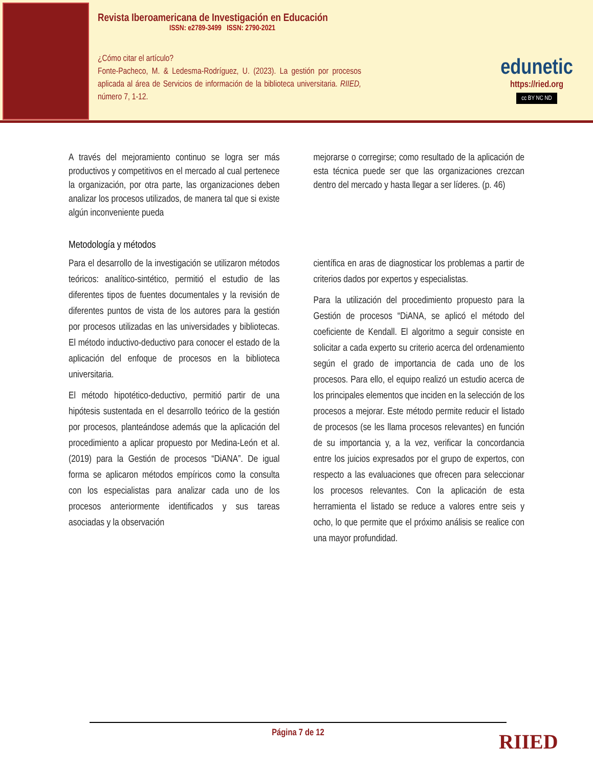Revista Iberoamericana de Investigación en Educación
ISSN: e2789-3499 ISSN: 2790-2021
¿Cómo citar el artículo?
Fonte-Pacheco, M. & Ledesma-Rodríguez, U. (2023). La gestión por procesos aplicada al área de Servicios de información de la biblioteca universitaria. RIIED, número 7, 1-12.
edunetic
https://ried.org
cc BY NC ND
A través del mejoramiento continuo se logra ser más productivos y competitivos en el mercado al cual pertenece la organización, por otra parte, las organizaciones deben analizar los procesos utilizados, de manera tal que si existe algún inconveniente pueda
mejorarse o corregirse; como resultado de la aplicación de esta técnica puede ser que las organizaciones crezcan dentro del mercado y hasta llegar a ser líderes. (p. 46)
Metodología y métodos
Para el desarrollo de la investigación se utilizaron métodos teóricos: analítico-sintético, permitió el estudio de las diferentes tipos de fuentes documentales y la revisión de diferentes puntos de vista de los autores para la gestión por procesos utilizadas en las universidades y bibliotecas. El método inductivo-deductivo para conocer el estado de la aplicación del enfoque de procesos en la biblioteca universitaria.
El método hipotético-deductivo, permitió partir de una hipótesis sustentada en el desarrollo teórico de la gestión por procesos, planteándose además que la aplicación del procedimiento a aplicar propuesto por Medina-León et al. (2019) para la Gestión de procesos “DiANA”. De igual forma se aplicaron métodos empíricos como la consulta con los especialistas para analizar cada uno de los procesos anteriormente identificados y sus tareas asociadas y la observación
científica en aras de diagnosticar los problemas a partir de criterios dados por expertos y especialistas.
Para la utilización del procedimiento propuesto para la Gestión de procesos “DiANA, se aplicó el método del coeficiente de Kendall. El algoritmo a seguir consiste en solicitar a cada experto su criterio acerca del ordenamiento según el grado de importancia de cada uno de los procesos. Para ello, el equipo realizó un estudio acerca de los principales elementos que inciden en la selección de los procesos a mejorar. Este método permite reducir el listado de procesos (se les llama procesos relevantes) en función de su importancia y, a la vez, verificar la concordancia entre los juicios expresados por el grupo de expertos, con respecto a las evaluaciones que ofrecen para seleccionar los procesos relevantes. Con la aplicación de esta herramienta el listado se reduce a valores entre seis y ocho, lo que permite que el próximo análisis se realice con una mayor profundidad.
Página 7 de 12
RIIED